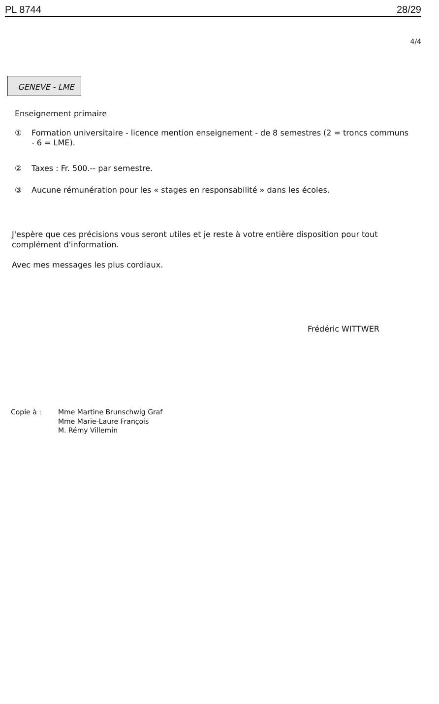PL 8744 28/29
4/4
GENEVE - LME
Enseignement primaire
① Formation universitaire - licence mention enseignement - de 8 semestres (2 = troncs communs - 6 = LME).
② Taxes : Fr. 500.-- par semestre.
③ Aucune rémunération pour les « stages en responsabilité » dans les écoles.
J'espère que ces précisions vous seront utiles et je reste à votre entière disposition pour tout complément d'information.
Avec mes messages les plus cordiaux.
Frédéric WITTWER
Copie à : Mme Martine Brunschwig Graf
Mme Marie-Laure François
M. Rémy Villemin